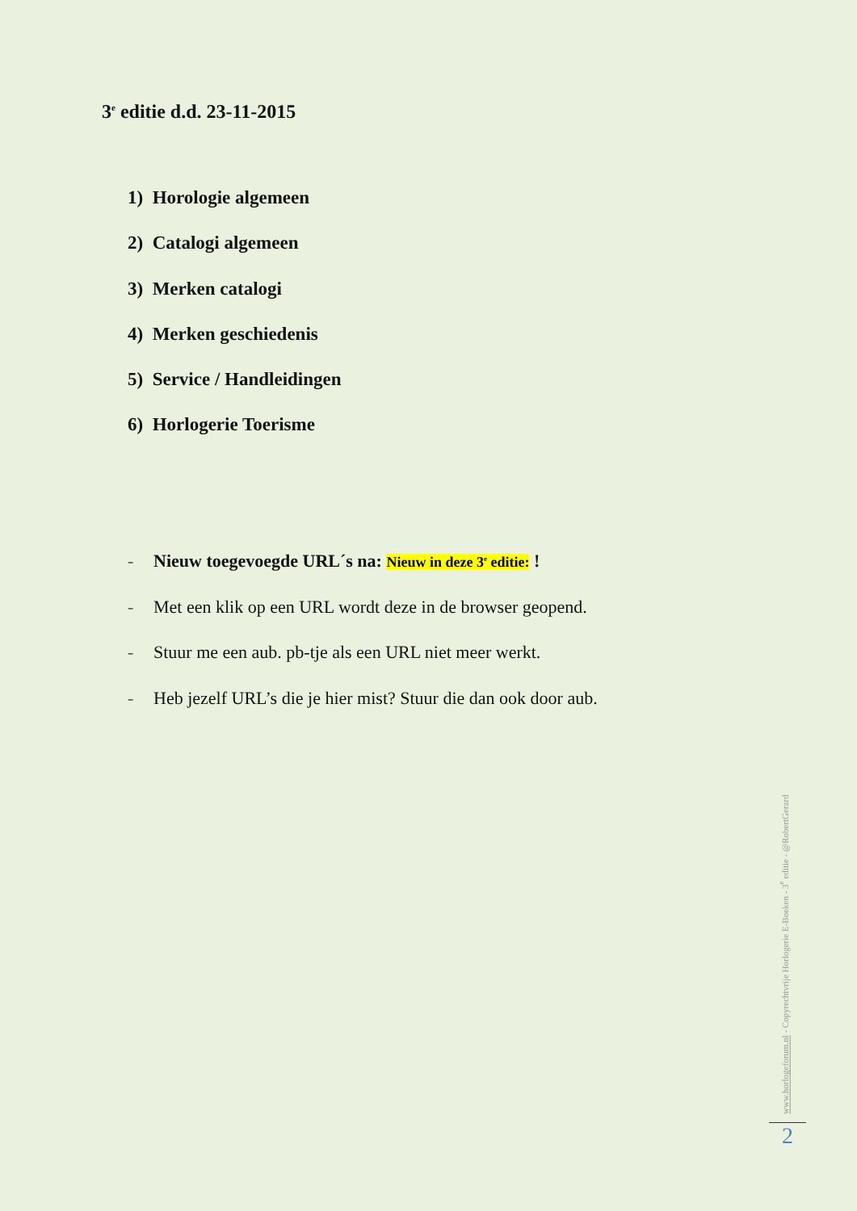3<sup>e</sup> editie d.d. 23-11-2015
1) Horologie algemeen
2) Catalogi algemeen
3) Merken catalogi
4) Merken geschiedenis
5) Service / Handleidingen
6) Horlogerie Toerisme
- Nieuw toegevoegde URL´s na: Nieuw in deze 3<sup>e</sup> editie: !
- Met een klik op een URL wordt deze in de browser geopend.
- Stuur me een aub. pb-tje als een URL niet meer werkt.
- Heb jezelf URL’s die je hier mist? Stuur die dan ook door aub.
www.horlogeforum.nl - Copyrechtvrije Horlogerie E-Boeken - 3<sup>e</sup> editie - @RobertGerard
2